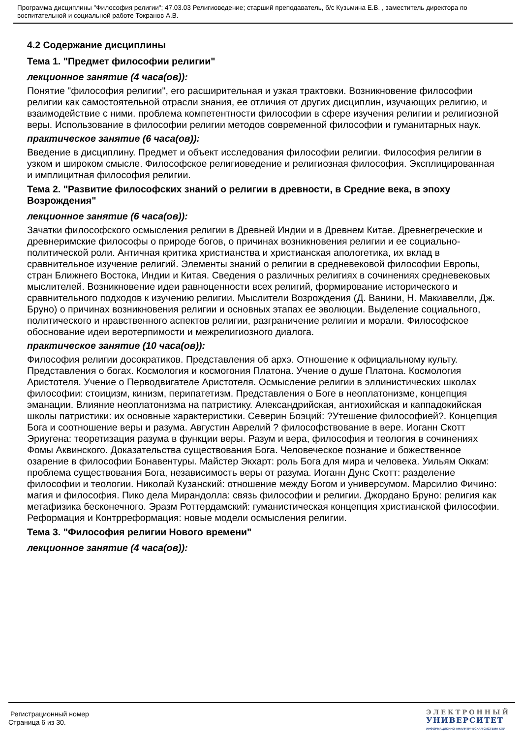Программа дисциплины "Философия религии"; 47.03.03 Религиоведение; старший преподаватель, б/с Кузьмина Е.В. , заместитель директора по воспитательной и социальной работе Токранов А.В.
4.2 Содержание дисциплины
Тема 1. "Предмет философии религии"
лекционное занятие (4 часа(ов)):
Понятие "философия религии", его расширительная и узкая трактовки. Возникновение философии религии как самостоятельной отрасли знания, ее отличия от других дисциплин, изучающих религию, и взаимодействие с ними. проблема компетентности философии в сфере изучения религии и религиозной веры. Использование в философии религии методов современной философии и гуманитарных наук.
практическое занятие (6 часа(ов)):
Введение в дисциплину. Предмет и объект исследования философии религии. Философия религии в узком и широком смысле. Философское религиоведение и религиозная философия. Эксплицированная и имплицитная философия религии.
Тема 2. "Развитие философских знаний о религии в древности, в Средние века, в эпоху Возрождения"
лекционное занятие (6 часа(ов)):
Зачатки философского осмысления религии в Древней Индии и в Древнем Китае. Древнегреческие и древнеримские философы о природе богов, о причинах возникновения религии и ее социально-политической роли. Античная критика христианства и христианская апологетика, их вклад в сравнительное изучение религий. Элементы знаний о религии в средневековой философии Европы, стран Ближнего Востока, Индии и Китая. Сведения о различных религиях в сочинениях средневековых мыслителей. Возникновение идеи равноценности всех религий, формирование исторического и сравнительного подходов к изучению религии. Мыслители Возрождения (Д. Ванини, Н. Макиавелли, Дж. Бруно) о причинах возникновения религии и основных этапах ее эволюции. Выделение социального, политического и нравственного аспектов религии, разграничение религии и морали. Философское обоснование идеи веротерпимости и межрелигиозного диалога.
практическое занятие (10 часа(ов)):
Философия религии досократиков. Представления об архэ. Отношение к официальному культу. Представления о богах. Космология и космогония Платона. Учение о душе Платона. Космология Аристотеля. Учение о Перводвигателе Аристотеля. Осмысление религии в эллинистических школах философии: стоицизм, кинизм, перипатетизм. Представления о Боге в неоплатонизме, концепция эманации. Влияние неоплатонизма на патристику. Александрийская, антиохийская и каппадокийская школы патристики: их основные характеристики. Северин Боэций: ?Утешение философией?. Концепция Бога и соотношение веры и разума. Августин Аврелий ? философствование в вере. Иоганн Скотт Эриугена: теоретизация разума в функции веры. Разум и вера, философия и теология в сочинениях Фомы Аквинского. Доказательства существования Бога. Человеческое познание и божественное озарение в философии Бонавентуры. Майстер Экхарт: роль Бога для мира и человека. Уильям Оккам: проблема существования Бога, независимость веры от разума. Иоганн Дунс Скотт: разделение философии и теологии. Николай Кузанский: отношение между Богом и универсумом. Марсилио Фичино: магия и философия. Пико дела Мирандолла: связь философии и религии. Джордано Бруно: религия как метафизика бесконечного. Эразм Роттердамский: гуманистическая концепция христианской философии. Реформация и Контрреформация: новые модели осмысления религии.
Тема 3. "Философия религии Нового времени"
лекционное занятие (4 часа(ов)):
Регистрационный номер
Страница 6 из 30.
ЭЛЕКТРОННЫЙ
УНИВЕРСИТЕТ
ИНФОРМАЦИОННО-АНАЛИТИЧЕСКАЯ СИСТЕМА КФУ